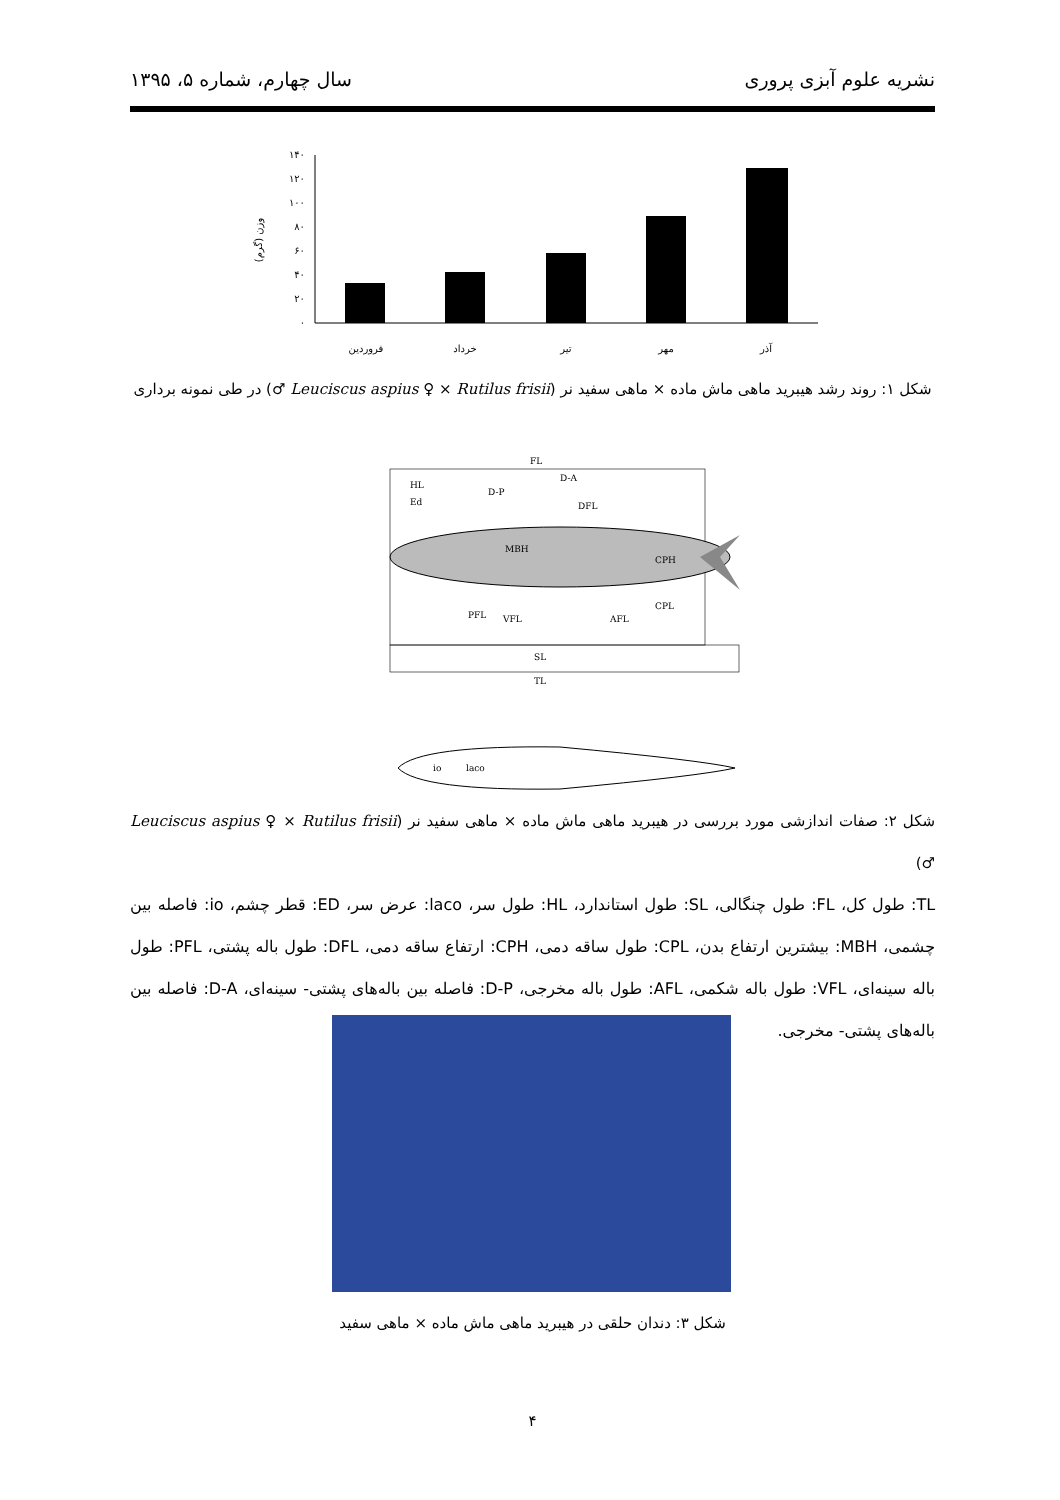نشریه علوم آبزی پروری سال چهارم، شماره ۵، ۱۳۹۵
۱۴۰
۱۲۰
۱۰۰
۸۰
۶۰
۴۰
۲۰
۰
وزن (گرم)
فروردین
خرداد
تیر
مهر
آذر
شکل ۱: روند رشد هیبرید ماهی ماش ماده × ماهی سفید نر (Leuciscus aspius ♀ × Rutilus frisii ♂) در طی نمونه برداری
FL
HL
Ed
D-P
D-A
DFL
MBH
CPH
PFL
VFL
AFL
CPL
SL
TL
io
laco
شکل ۲: صفات اندازشی مورد بررسی در هیبرید ماهی ماش ماده × ماهی سفید نر (Leuciscus aspius ♀ × Rutilus frisii ♂)
TL: طول کل، FL: طول چنگالی، SL: طول استاندارد، HL: طول سر، laco: عرض سر، ED: قطر چشم، io: فاصله بین چشمی، MBH: بیشترین ارتفاع بدن، CPL: طول ساقه دمی، CPH: ارتفاع ساقه دمی، DFL: طول باله پشتی، PFL: طول باله سینه‌ای، VFL: طول باله شکمی، AFL: طول باله مخرجی، D-P: فاصله بین باله‌های پشتی- سینه‌ای، D-A: فاصله بین باله‌های پشتی- مخرجی.
شکل ۳: دندان حلقی در هیبرید ماهی ماش ماده × ماهی سفید
۴